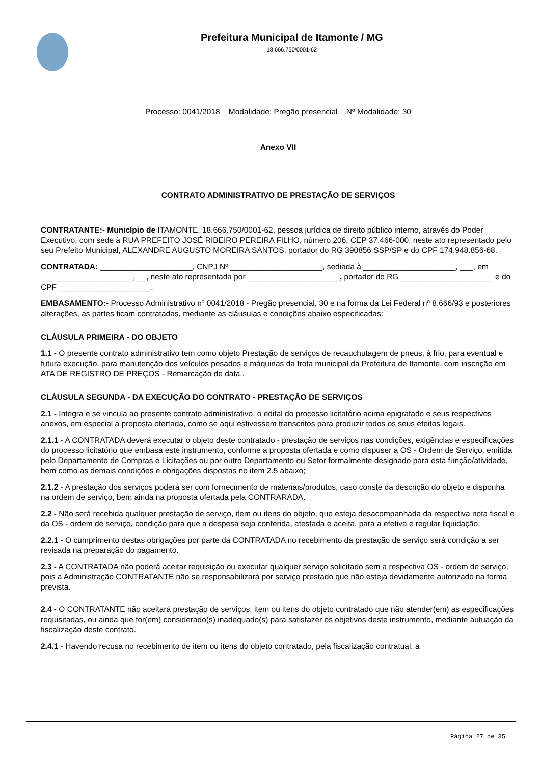Prefeitura Municipal de Itamonte / MG
18.666.750/0001-62
Processo: 0041/2018 Modalidade: Pregão presencial Nº Modalidade: 30
Anexo VII
CONTRATO ADMINISTRATIVO DE PRESTAÇÃO DE SERVIÇOS
CONTRATANTE:- Município de ITAMONTE, 18.666.750/0001-62, pessoa jurídica de direito público interno, através do Poder Executivo, com sede à RUA PREFEITO JOSÉ RIBEIRO PEREIRA FILHO, número 206, CEP 37.466-000, neste ato representado pelo seu Prefeito Municipal, ALEXANDRE AUGUSTO MOREIRA SANTOS, portador do RG 390856 SSP/SP e do CPF 174.948.856-68.
CONTRATADA: _____________________, CNPJ Nº _____________________, sediada à _____________________, ___, em _____________________, __, neste ato representada por _____________________, portador do RG _____________________ e do CPF _____________________.
EMBASAMENTO:- Processo Administrativo nº 0041/2018 - Pregão presencial, 30 e na forma da Lei Federal nº 8.666/93 e posteriores alterações, as partes ficam contratadas, mediante as cláusulas e condições abaixo especificadas:
CLÁUSULA PRIMEIRA - DO OBJETO
1.1 - O presente contrato administrativo tem como objeto Prestação de serviços de recauchutagem de pneus, à frio, para eventual e futura execução, para manutenção dos veículos pesados e máquinas da frota municipal da Prefeitura de Itamonte, com inscrição em ATA DE REGISTRO DE PREÇOS - Remarcação de data..
CLÁUSULA SEGUNDA - DA EXECUÇÃO DO CONTRATO - PRESTAÇÃO DE SERVIÇOS
2.1 - Integra e se vincula ao presente contrato administrativo, o edital do processo licitatório acima epigrafado e seus respectivos anexos, em especial a proposta ofertada, como se aqui estivessem transcritos para produzir todos os seus efeitos legais.
2.1.1 - A CONTRATADA deverá executar o objeto deste contratado - prestação de serviços nas condições, exigências e especificações do processo licitatório que embasa este instrumento, conforme a proposta ofertada e como dispuser a OS - Ordem de Serviço, emitida pelo Departamento de Compras e Licitações ou por outro Departamento ou Setor formalmente designado para esta função/atividade, bem como as demais condições e obrigações dispostas no item 2.5 abaixo;
2.1.2 - A prestação dos serviços poderá ser com fornecimento de materiais/produtos, caso conste da descrição do objeto e disponha na ordem de serviço, bem ainda na proposta ofertada pela CONTRARADA.
2.2 - Não será recebida qualquer prestação de serviço, item ou itens do objeto, que esteja desacompanhada da respectiva nota fiscal e da OS - ordem de serviço, condição para que a despesa seja conferida, atestada e aceita, para a efetiva e regular liquidação.
2.2.1 - O cumprimento destas obrigações por parte da CONTRATADA no recebimento da prestação de serviço será condição a ser revisada na preparação do pagamento.
2.3 - A CONTRATADA não poderá aceitar requisição ou executar qualquer serviço solicitado sem a respectiva OS - ordem de serviço, pois a Administração CONTRATANTE não se responsabilizará por serviço prestado que não esteja devidamente autorizado na forma prevista.
2.4 - O CONTRATANTE não aceitará prestação de serviços, item ou itens do objeto contratado que não atender(em) as especificações requisitadas, ou ainda que for(em) considerado(s) inadequado(s) para satisfazer os objetivos deste instrumento, mediante autuação da fiscalização deste contrato.
2.4.1 - Havendo recusa no recebimento de item ou itens do objeto contratado, pela fiscalização contratual, a
Página 27 de 35